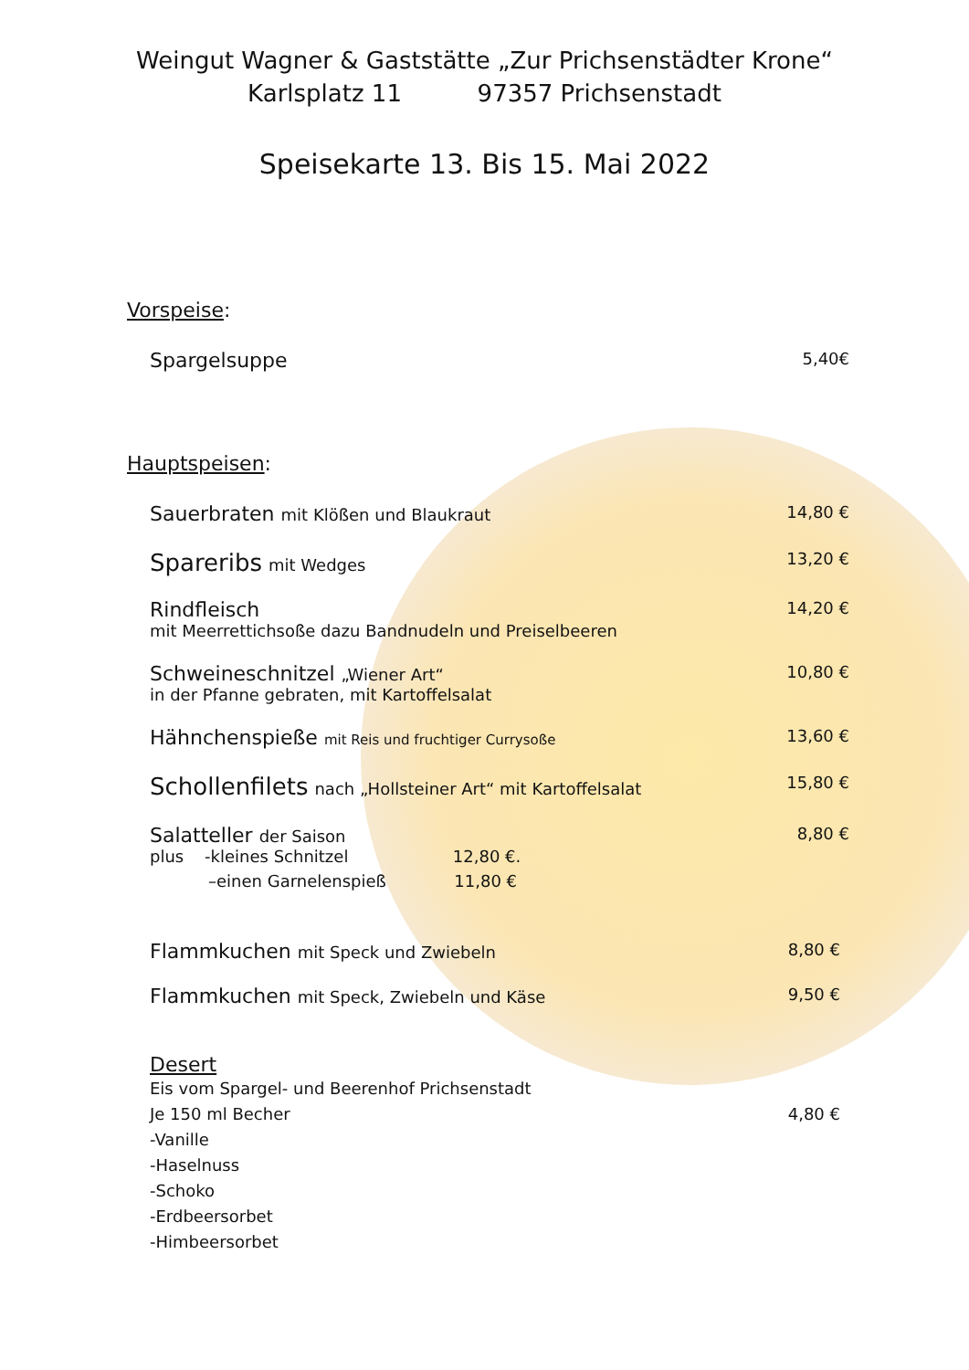Weingut Wagner & Gaststätte „Zur Prichsenstädter Krone“
Karlsplatz 11 97357 Prichsenstadt
Speisekarte 13. Bis 15. Mai 2022
Vorspeise:
Spargelsuppe 5,40€
Hauptspeisen:
Sauerbraten mit Klößen und Blaukraut 14,80 €
Spareribs mit Wedges 13,20 €
Rindfleisch 14,20 €
mit Meerrettichsoße dazu Bandnudeln und Preiselbeeren
Schweineschnitzel „Wiener Art“10,80 €
in der Pfanne gebraten, mit Kartoffelsalat
Hähnchenspieße mit Reis und fruchtiger Currysoße 13,60 €
Schollenfilets nach „Hollsteiner Art“ mit Kartoffelsalat 15,80 €
Salatteller der Saison 8,80 €
plus -kleines Schnitzel 12,80 €.
–einen Garnelenspieß 11,80 €
Flammkuchen mit Speck und Zwiebeln 8,80 €
Flammkuchen mit Speck, Zwiebeln und Käse 9,50 €
Desert
Eis vom Spargel- und Beerenhof Prichsenstadt
Je 150 ml Becher 4,80 €
-Vanille
-Haselnuss
-Schoko
-Erdbeersorbet
-Himbeersorbet